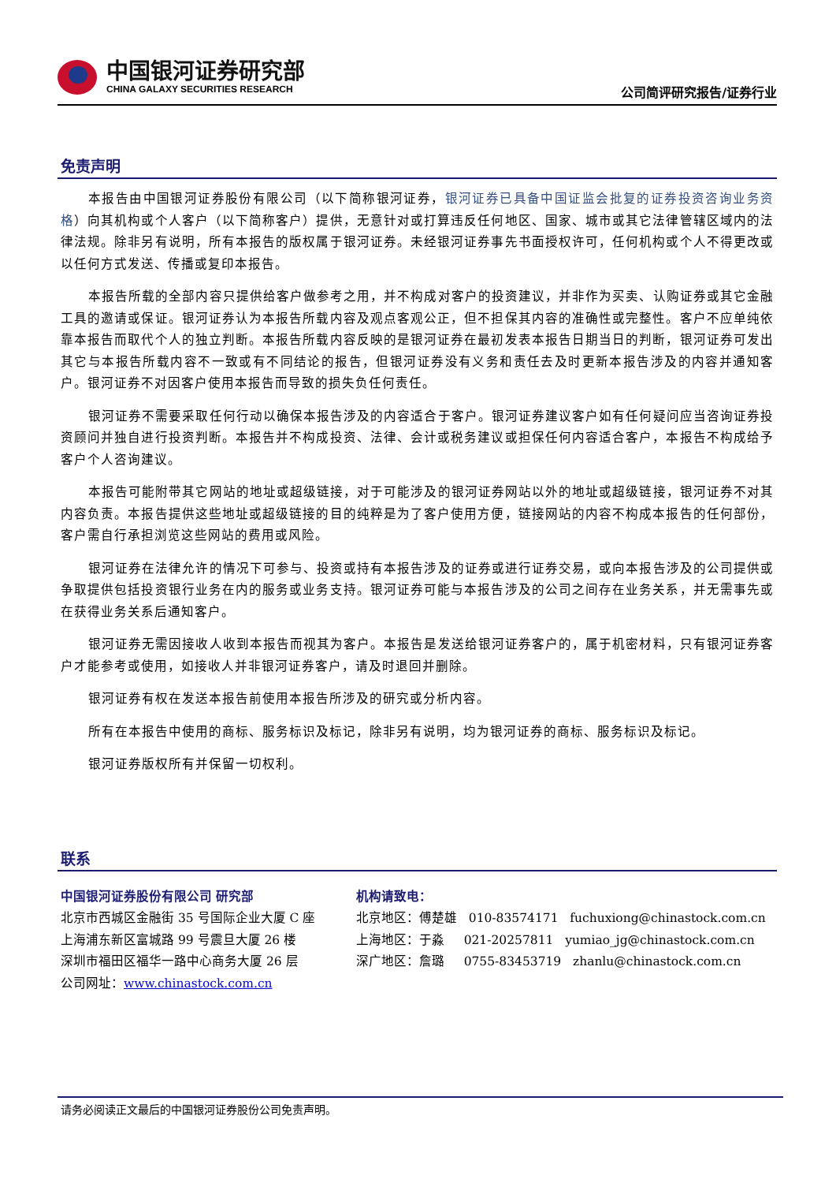中国银河证券研究部
CHINA GALAXY SECURITIES RESEARCH
公司简评研究报告/证券行业
免责声明
本报告由中国银河证券股份有限公司（以下简称银河证券，银河证券已具备中国证监会批复的证券投资咨询业务资格）向其机构或个人客户（以下简称客户）提供，无意针对或打算违反任何地区、国家、城市或其它法律管辖区域内的法律法规。除非另有说明，所有本报告的版权属于银河证券。未经银河证券事先书面授权许可，任何机构或个人不得更改或以任何方式发送、传播或复印本报告。
本报告所载的全部内容只提供给客户做参考之用，并不构成对客户的投资建议，并非作为买卖、认购证券或其它金融工具的邀请或保证。银河证券认为本报告所载内容及观点客观公正，但不担保其内容的准确性或完整性。客户不应单纯依靠本报告而取代个人的独立判断。本报告所载内容反映的是银河证券在最初发表本报告日期当日的判断，银河证券可发出其它与本报告所载内容不一致或有不同结论的报告，但银河证券没有义务和责任去及时更新本报告涉及的内容并通知客户。银河证券不对因客户使用本报告而导致的损失负任何责任。
银河证券不需要采取任何行动以确保本报告涉及的内容适合于客户。银河证券建议客户如有任何疑问应当咨询证券投资顾问并独自进行投资判断。本报告并不构成投资、法律、会计或税务建议或担保任何内容适合客户，本报告不构成给予客户个人咨询建议。
本报告可能附带其它网站的地址或超级链接，对于可能涉及的银河证券网站以外的地址或超级链接，银河证券不对其内容负责。本报告提供这些地址或超级链接的目的纯粹是为了客户使用方便，链接网站的内容不构成本报告的任何部份，客户需自行承担浏览这些网站的费用或风险。
银河证券在法律允许的情况下可参与、投资或持有本报告涉及的证券或进行证券交易，或向本报告涉及的公司提供或争取提供包括投资银行业务在内的服务或业务支持。银河证券可能与本报告涉及的公司之间存在业务关系，并无需事先或在获得业务关系后通知客户。
银河证券无需因接收人收到本报告而视其为客户。本报告是发送给银河证券客户的，属于机密材料，只有银河证券客户才能参考或使用，如接收人并非银河证券客户，请及时退回并删除。
银河证券有权在发送本报告前使用本报告所涉及的研究或分析内容。
所有在本报告中使用的商标、服务标识及标记，除非另有说明，均为银河证券的商标、服务标识及标记。
银河证券版权所有并保留一切权利。
联系
中国银河证券股份有限公司 研究部
北京市西城区金融街 35 号国际企业大厦 C 座
上海浦东新区富城路 99 号震旦大厦 26 楼
深圳市福田区福华一路中心商务大厦 26 层
公司网址：www.chinastock.com.cn
机构请致电：
北京地区：傅楚雄 010-83574171 fuchuxiong@chinastock.com.cn
上海地区：于淼 021-20257811 yumiao_jg@chinastock.com.cn
深广地区：詹璐 0755-83453719 zhanlu@chinastock.com.cn
请务必阅读正文最后的中国银河证券股份公司免责声明。